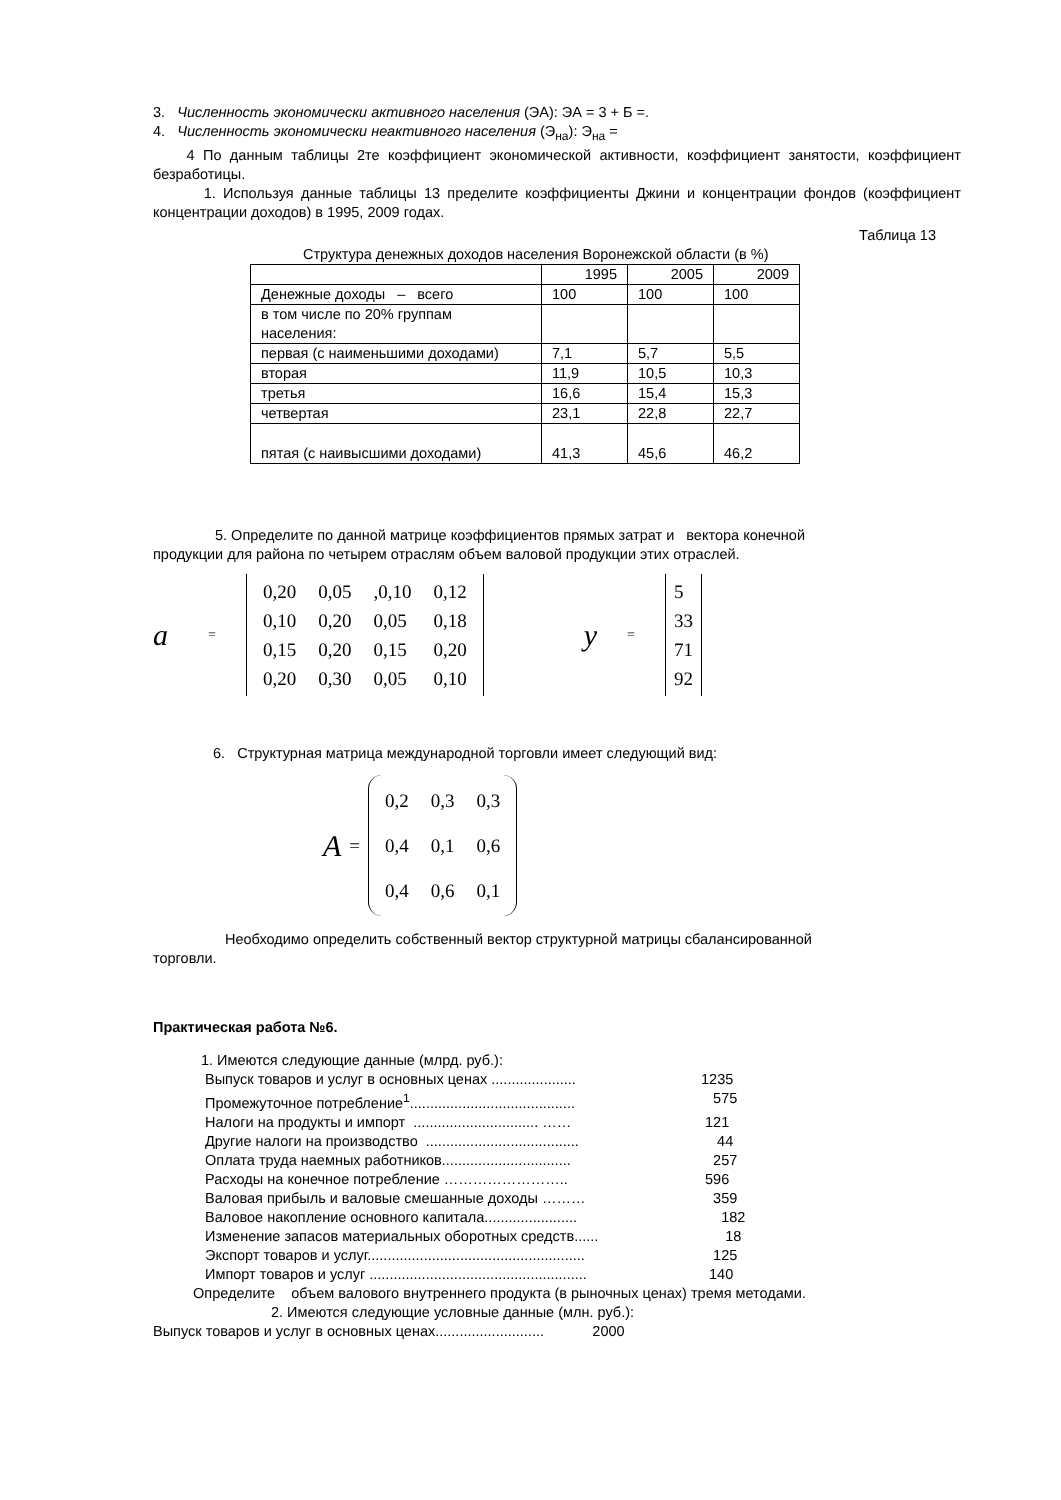3. Численность экономически активного населения (ЭА): ЭА = 3 + Б =.
4. Численность экономически неактивного населения (Э<sub>на</sub>): Э<sub>на</sub> =
4 По данным таблицы 2те коэффициент экономической активности, коэффициент занятости, коэффициент безработицы.
1. Используя данные таблицы 13 пределите коэффициенты Джини и концентрации фондов (коэффициент концентрации доходов) в 1995, 2009 годах.
Таблица 13
Структура денежных доходов населения Воронежской области (в %)
| | 1995 | 2005 | 2009 |
| Денежные доходы – всего | 100 | 100 | 100 |
| в том числе по 20% группам населения: | | | |
| первая (с наименьшими доходами) | 7,1 | 5,7 | 5,5 |
| вторая | 11,9 | 10,5 | 10,3 |
| третья | 16,6 | 15,4 | 15,3 |
| четвертая | 23,1 | 22,8 | 22,7 |
| пятая (с наивысшими доходами) | 41,3 | 45,6 | 46,2 |
5. Определите по данной матрице коэффициентов прямых затрат и вектора конечной
продукции для района по четырем отраслям объем валовой продукции этих отраслей.
a =
| 0,20 | 0,05 | ,0,10 | 0,12 |
| 0,10 | 0,20 | 0,05 | 0,18 |
| 0,15 | 0,20 | 0,15 | 0,20 |
| 0,20 | 0,30 | 0,05 | 0,10 |
y =
| 5 |
| 33 |
| 71 |
| 92 |
6. Структурная матрица международной торговли имеет следующий вид:
A =
| 0,2 | 0,3 | 0,3 |
| 0,4 | 0,1 | 0,6 |
| 0,4 | 0,6 | 0,1 |
Необходимо определить собственный вектор структурной матрицы сбалансированной
торговли.
Практическая работа №6.
1. Имеются следующие данные (млрд. руб.):
Выпуск товаров и услуг в основных ценах ..................... 1235
Промежуточное потребление<sup>1</sup>......................................... 575
Налоги на продукты и импорт ............................... …… 121
Другие налоги на производство ...................................... 44
Оплата труда наемных работников................................ 257
Расходы на конечное потребление …………………….. 596
Валовая прибыль и валовые смешанные доходы ……… 359
Валовое накопление основного капитала....................... 182
Изменение запасов материальных оборотных средств...... 18
Экспорт товаров и услуг...................................................... 125
Импорт товаров и услуг ...................................................... 140
Определите объем валового внутреннего продукта (в рыночных ценах) тремя методами.
2. Имеются следующие условные данные (млн. руб.):
Выпуск товаров и услуг в основных ценах........................... 2000